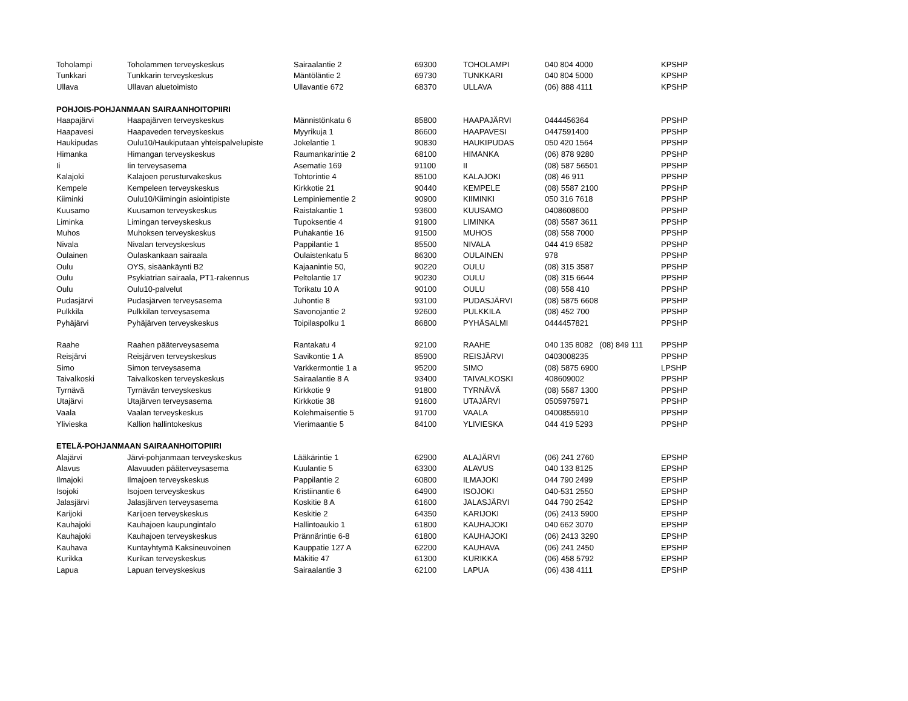| Toholampi | Toholammen terveyskeskus | Sairaalantie 2 | 69300 | TOHOLAMPI | 040 804 4000 | KPSHP |
| Tunkkari | Tunkkarin terveyskeskus | Mäntöläntie 2 | 69730 | TUNKKARI | 040 804 5000 | KPSHP |
| Ullava | Ullavan aluetoimisto | Ullavantie 672 | 68370 | ULLAVA | (06) 888 4111 | KPSHP |
| POHJOIS-POHJANMAAN SAIRAANHOITOPIIRI | | | | | | |
| Haapajärvi | Haapajärven terveyskeskus | Männistönkatu 6 | 85800 | HAAPAJÄRVI | 0444456364 | PPSHP |
| Haapavesi | Haapaveden terveyskeskus | Myyrikuja 1 | 86600 | HAAPAVESI | 0447591400 | PPSHP |
| Haukipudas | Oulu10/Haukiputaan yhteispalvelupiste | Jokelantie 1 | 90830 | HAUKIPUDAS | 050 420 1564 | PPSHP |
| Himanka | Himangan terveyskeskus | Raumankarintie 2 | 68100 | HIMANKA | (06) 878 9280 | PPSHP |
| Ii | Iin terveysasema | Asematie 169 | 91100 | II | (08) 587 56501 | PPSHP |
| Kalajoki | Kalajoen perusturvakeskus | Tohtorintie 4 | 85100 | KALAJOKI | (08) 46 911 | PPSHP |
| Kempele | Kempeleen terveyskeskus | Kirkkotie 21 | 90440 | KEMPELE | (08) 5587 2100 | PPSHP |
| Kiiminki | Oulu10/Kiimingin asiointipiste | Lempiniementie 2 | 90900 | KIIMINKI | 050 316 7618 | PPSHP |
| Kuusamo | Kuusamon terveyskeskus | Raistakantie 1 | 93600 | KUUSAMO | 0408608600 | PPSHP |
| Liminka | Limingan terveyskeskus | Tupoksentie 4 | 91900 | LIMINKA | (08) 5587 3611 | PPSHP |
| Muhos | Muhoksen terveyskeskus | Puhakantie 16 | 91500 | MUHOS | (08) 558 7000 | PPSHP |
| Nivala | Nivalan terveyskeskus | Pappilantie 1 | 85500 | NIVALA | 044 419 6582 | PPSHP |
| Oulainen | Oulaskankaan sairaala | Oulaistenkatu 5 | 86300 | OULAINEN | 978 | PPSHP |
| Oulu | OYS, sisäänkäynti B2 | Kajaanintie 50, | 90220 | OULU | (08) 315 3587 | PPSHP |
| Oulu | Psykiatrian sairaala, PT1-rakennus | Peltolantie 17 | 90230 | OULU | (08) 315 6644 | PPSHP |
| Oulu | Oulu10-palvelut | Torikatu 10 A | 90100 | OULU | (08) 558 410 | PPSHP |
| Pudasjärvi | Pudasjärven terveysasema | Juhontie 8 | 93100 | PUDASJÄRVI | (08) 5875 6608 | PPSHP |
| Pulkkila | Pulkkilan terveysasema | Savonojantie 2 | 92600 | PULKKILA | (08) 452 700 | PPSHP |
| Pyhäjärvi | Pyhäjärven terveyskeskus | Toipilaspolku 1 | 86800 | PYHÄSALMI | 0444457821 | PPSHP |
| Raahe | Raahen pääterveysasema | Rantakatu 4 | 92100 | RAAHE | 040 135 8082 (08) 849 111 | PPSHP |
| Reisjärvi | Reisjärven terveyskeskus | Savikontie 1 A | 85900 | REISJÄRVI | 0403008235 | PPSHP |
| Simo | Simon terveysasema | Varkkermontie 1 a | 95200 | SIMO | (08) 5875 6900 | LPSHP |
| Taivalkoski | Taivalkosken terveyskeskus | Sairaalantie 8 A | 93400 | TAIVALKOSKI | 408609002 | PPSHP |
| Tyrnävä | Tyrnävän terveyskeskus | Kirkkotie 9 | 91800 | TYRNÄVÄ | (08) 5587 1300 | PPSHP |
| Utajärvi | Utajärven terveysasema | Kirkkotie 38 | 91600 | UTAJÄRVI | 0505975971 | PPSHP |
| Vaala | Vaalan terveyskeskus | Kolehmaisentie 5 | 91700 | VAALA | 0400855910 | PPSHP |
| Ylivieska | Kallion hallintokeskus | Vierimaantie 5 | 84100 | YLIVIESKA | 044 419 5293 | PPSHP |
| ETELÄ-POHJANMAAN SAIRAANHOITOPIIRI | | | | | | |
| Alajärvi | Järvi-pohjanmaan terveyskeskus | Lääkärintie 1 | 62900 | ALAJÄRVI | (06) 241 2760 | EPSHP |
| Alavus | Alavuuden pääterveysasema | Kuulantie 5 | 63300 | ALAVUS | 040 133 8125 | EPSHP |
| Ilmajoki | Ilmajoen terveyskeskus | Pappilantie 2 | 60800 | ILMAJOKI | 044 790 2499 | EPSHP |
| Isojoki | Isojoen terveyskeskus | Kristiinantie 6 | 64900 | ISOJOKI | 040-531 2550 | EPSHP |
| Jalasjärvi | Jalasjärven terveysasema | Koskitie 8 A | 61600 | JALASJÄRVI | 044 790 2542 | EPSHP |
| Karijoki | Karijoen terveyskeskus | Keskitie 2 | 64350 | KARIJOKI | (06) 2413 5900 | EPSHP |
| Kauhajoki | Kauhajoen kaupungintalo | Hallintoaukio 1 | 61800 | KAUHAJOKI | 040 662 3070 | EPSHP |
| Kauhajoki | Kauhajoen terveyskeskus | Prännärintie 6-8 | 61800 | KAUHAJOKI | (06) 2413 3290 | EPSHP |
| Kauhava | Kuntayhtymä Kaksineuvoinen | Kauppatie 127 A | 62200 | KAUHAVA | (06) 241 2450 | EPSHP |
| Kurikka | Kurikan terveyskeskus | Mäkitie 47 | 61300 | KURIKKA | (06) 458 5792 | EPSHP |
| Lapua | Lapuan terveyskeskus | Sairaalantie 3 | 62100 | LAPUA | (06) 438 4111 | EPSHP |